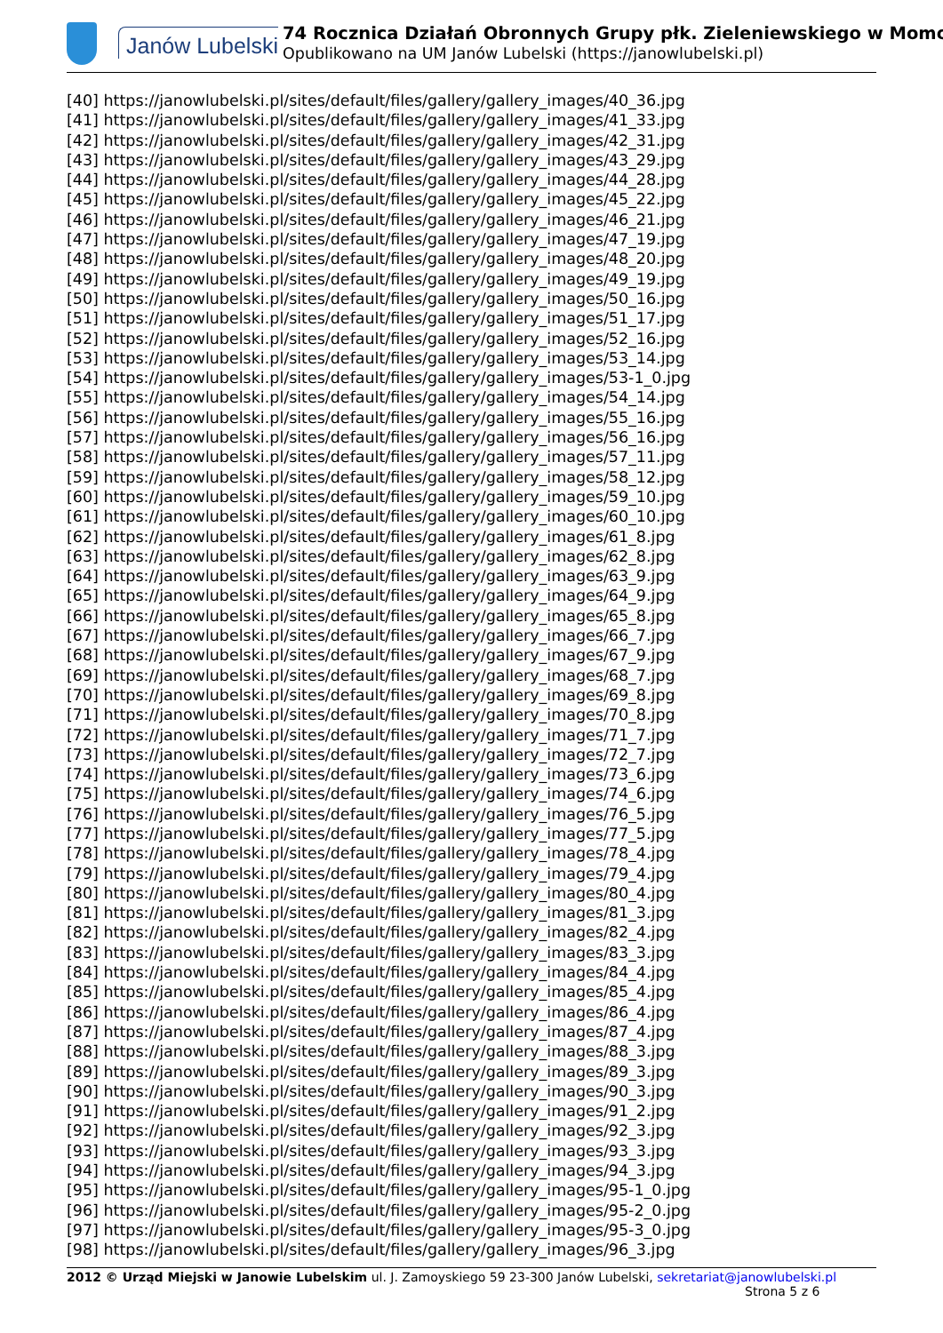Janów Lubelski 74 Rocznica Działań Obronnych Grupy płk. Zieleniewskiego w Momo
Opublikowano na UM Janów Lubelski (https://janowlubelski.pl)
[40] https://janowlubelski.pl/sites/default/files/gallery/gallery_images/40_36.jpg
[41] https://janowlubelski.pl/sites/default/files/gallery/gallery_images/41_33.jpg
[42] https://janowlubelski.pl/sites/default/files/gallery/gallery_images/42_31.jpg
[43] https://janowlubelski.pl/sites/default/files/gallery/gallery_images/43_29.jpg
[44] https://janowlubelski.pl/sites/default/files/gallery/gallery_images/44_28.jpg
[45] https://janowlubelski.pl/sites/default/files/gallery/gallery_images/45_22.jpg
[46] https://janowlubelski.pl/sites/default/files/gallery/gallery_images/46_21.jpg
[47] https://janowlubelski.pl/sites/default/files/gallery/gallery_images/47_19.jpg
[48] https://janowlubelski.pl/sites/default/files/gallery/gallery_images/48_20.jpg
[49] https://janowlubelski.pl/sites/default/files/gallery/gallery_images/49_19.jpg
[50] https://janowlubelski.pl/sites/default/files/gallery/gallery_images/50_16.jpg
[51] https://janowlubelski.pl/sites/default/files/gallery/gallery_images/51_17.jpg
[52] https://janowlubelski.pl/sites/default/files/gallery/gallery_images/52_16.jpg
[53] https://janowlubelski.pl/sites/default/files/gallery/gallery_images/53_14.jpg
[54] https://janowlubelski.pl/sites/default/files/gallery/gallery_images/53-1_0.jpg
[55] https://janowlubelski.pl/sites/default/files/gallery/gallery_images/54_14.jpg
[56] https://janowlubelski.pl/sites/default/files/gallery/gallery_images/55_16.jpg
[57] https://janowlubelski.pl/sites/default/files/gallery/gallery_images/56_16.jpg
[58] https://janowlubelski.pl/sites/default/files/gallery/gallery_images/57_11.jpg
[59] https://janowlubelski.pl/sites/default/files/gallery/gallery_images/58_12.jpg
[60] https://janowlubelski.pl/sites/default/files/gallery/gallery_images/59_10.jpg
[61] https://janowlubelski.pl/sites/default/files/gallery/gallery_images/60_10.jpg
[62] https://janowlubelski.pl/sites/default/files/gallery/gallery_images/61_8.jpg
[63] https://janowlubelski.pl/sites/default/files/gallery/gallery_images/62_8.jpg
[64] https://janowlubelski.pl/sites/default/files/gallery/gallery_images/63_9.jpg
[65] https://janowlubelski.pl/sites/default/files/gallery/gallery_images/64_9.jpg
[66] https://janowlubelski.pl/sites/default/files/gallery/gallery_images/65_8.jpg
[67] https://janowlubelski.pl/sites/default/files/gallery/gallery_images/66_7.jpg
[68] https://janowlubelski.pl/sites/default/files/gallery/gallery_images/67_9.jpg
[69] https://janowlubelski.pl/sites/default/files/gallery/gallery_images/68_7.jpg
[70] https://janowlubelski.pl/sites/default/files/gallery/gallery_images/69_8.jpg
[71] https://janowlubelski.pl/sites/default/files/gallery/gallery_images/70_8.jpg
[72] https://janowlubelski.pl/sites/default/files/gallery/gallery_images/71_7.jpg
[73] https://janowlubelski.pl/sites/default/files/gallery/gallery_images/72_7.jpg
[74] https://janowlubelski.pl/sites/default/files/gallery/gallery_images/73_6.jpg
[75] https://janowlubelski.pl/sites/default/files/gallery/gallery_images/74_6.jpg
[76] https://janowlubelski.pl/sites/default/files/gallery/gallery_images/76_5.jpg
[77] https://janowlubelski.pl/sites/default/files/gallery/gallery_images/77_5.jpg
[78] https://janowlubelski.pl/sites/default/files/gallery/gallery_images/78_4.jpg
[79] https://janowlubelski.pl/sites/default/files/gallery/gallery_images/79_4.jpg
[80] https://janowlubelski.pl/sites/default/files/gallery/gallery_images/80_4.jpg
[81] https://janowlubelski.pl/sites/default/files/gallery/gallery_images/81_3.jpg
[82] https://janowlubelski.pl/sites/default/files/gallery/gallery_images/82_4.jpg
[83] https://janowlubelski.pl/sites/default/files/gallery/gallery_images/83_3.jpg
[84] https://janowlubelski.pl/sites/default/files/gallery/gallery_images/84_4.jpg
[85] https://janowlubelski.pl/sites/default/files/gallery/gallery_images/85_4.jpg
[86] https://janowlubelski.pl/sites/default/files/gallery/gallery_images/86_4.jpg
[87] https://janowlubelski.pl/sites/default/files/gallery/gallery_images/87_4.jpg
[88] https://janowlubelski.pl/sites/default/files/gallery/gallery_images/88_3.jpg
[89] https://janowlubelski.pl/sites/default/files/gallery/gallery_images/89_3.jpg
[90] https://janowlubelski.pl/sites/default/files/gallery/gallery_images/90_3.jpg
[91] https://janowlubelski.pl/sites/default/files/gallery/gallery_images/91_2.jpg
[92] https://janowlubelski.pl/sites/default/files/gallery/gallery_images/92_3.jpg
[93] https://janowlubelski.pl/sites/default/files/gallery/gallery_images/93_3.jpg
[94] https://janowlubelski.pl/sites/default/files/gallery/gallery_images/94_3.jpg
[95] https://janowlubelski.pl/sites/default/files/gallery/gallery_images/95-1_0.jpg
[96] https://janowlubelski.pl/sites/default/files/gallery/gallery_images/95-2_0.jpg
[97] https://janowlubelski.pl/sites/default/files/gallery/gallery_images/95-3_0.jpg
[98] https://janowlubelski.pl/sites/default/files/gallery/gallery_images/96_3.jpg
2012 © Urząd Miejski w Janowie Lubelskim ul. J. Zamoyskiego 59 23-300 Janów Lubelski, sekretariat@janowlubelski.pl
Strona 5 z 6